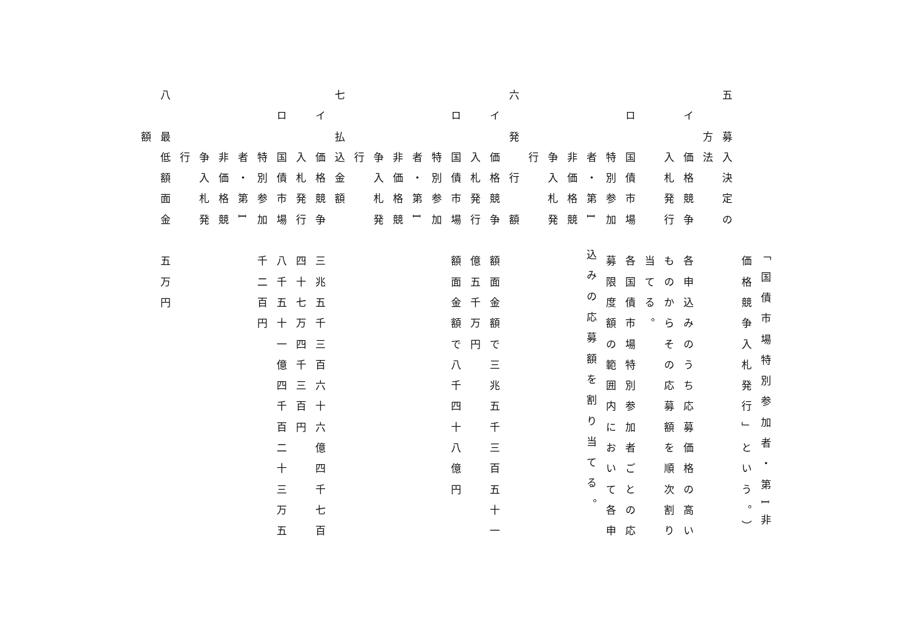「国債市場特別参加者・第I非
　　　　　　　　価格競争入札発行」という。）
五　募入決定の
　　方法
　イ　価格競争　各申込みのうち応募価格の高い
　　　入札発行　ものからその応募額を順次割り
　　　　　　　　当てる。
　ロ　国債市場　各国債市場特別参加者ごとの応
　　　特別参加　募限度額の範囲内において各申
　　　者・第I　込みの応募額を割り当てる。
　　　非価格競
　　　争入札発
　　　行
六　発　行　額
　イ　価格競争　額面金額で三兆五千三百五十一
　　　入札発行　億五千万円
　ロ　国債市場　額面金額で八千四十八億円
　　　特別参加
　　　者・第I
　　　非価格競
　　　争入札発
　　　行
七　払込金額
　イ　価格競争　三兆五千三百六十六億四千七百
　　　入札発行　四十七万四千三百円
　ロ　国債市場　八千五十一億四千百二十三万五
　　　特別参加　千二百円
　　　者・第I
　　　非価格競
　　　争入札発
　　　行
八　最低額面金　五万円
　　額